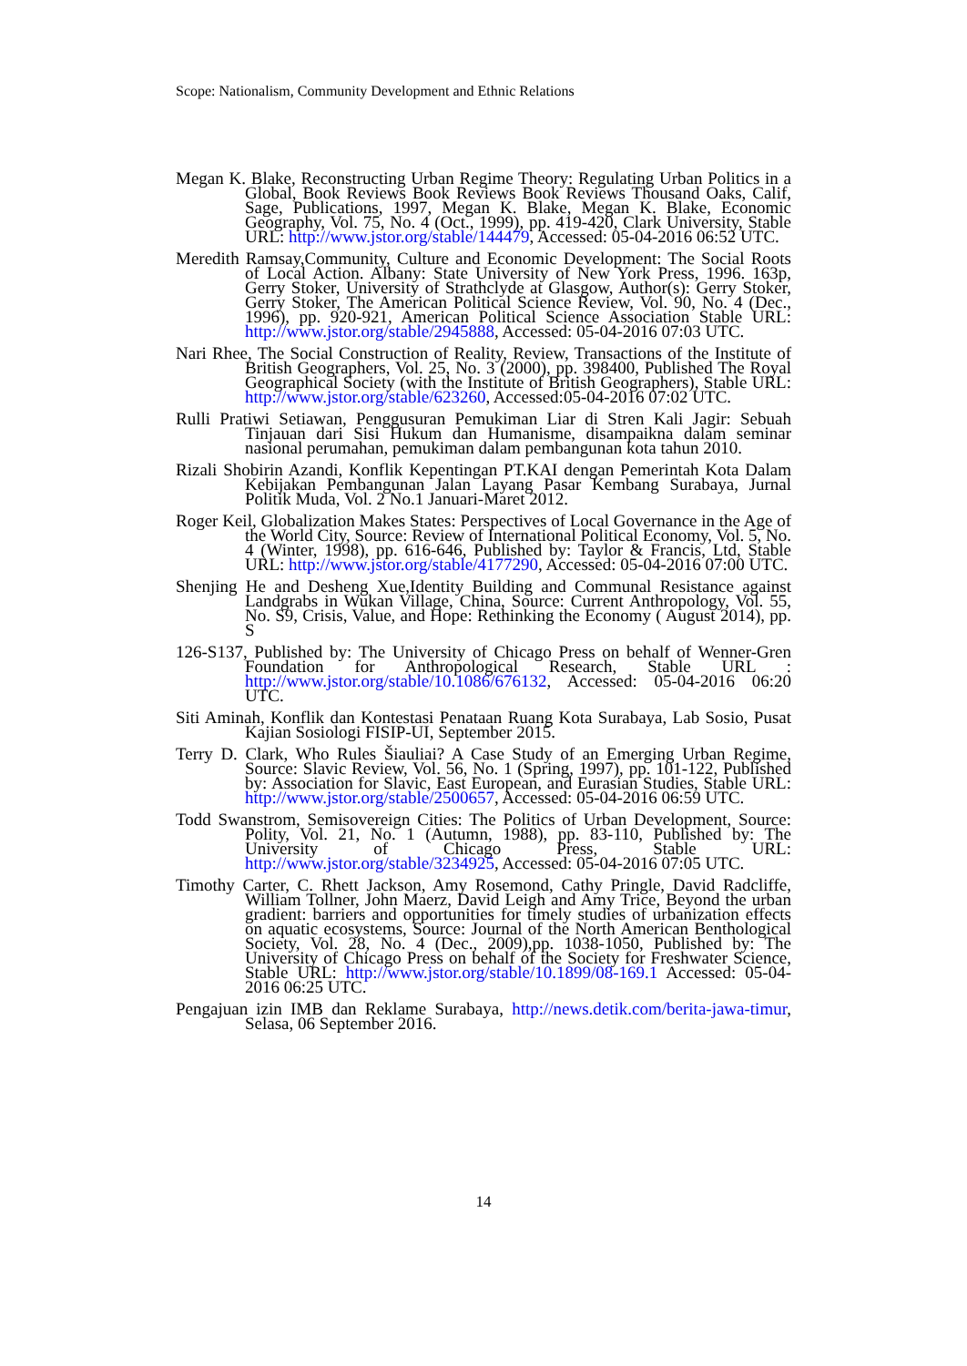Scope: Nationalism, Community Development and Ethnic Relations
Megan K. Blake, Reconstructing Urban Regime Theory: Regulating Urban Politics in a Global, Book Reviews Book Reviews Book Reviews Thousand Oaks, Calif, Sage, Publications, 1997, Megan K. Blake, Megan K. Blake, Economic Geography, Vol. 75, No. 4 (Oct., 1999), pp. 419-420, Clark University, Stable URL: http://www.jstor.org/stable/144479, Accessed: 05-04-2016 06:52 UTC.
Meredith Ramsay,Community, Culture and Economic Development: The Social Roots of Local Action. Albany: State University of New York Press, 1996. 163p, Gerry Stoker, University of Strathclyde at Glasgow, Author(s): Gerry Stoker, Gerry Stoker, The American Political Science Review, Vol. 90, No. 4 (Dec., 1996), pp. 920-921, American Political Science Association Stable URL: http://www.jstor.org/stable/2945888, Accessed: 05-04-2016 07:03 UTC.
Nari Rhee, The Social Construction of Reality, Review, Transactions of the Institute of British Geographers, Vol. 25, No. 3 (2000), pp. 398400, Published The Royal Geographical Society (with the Institute of British Geographers), Stable URL: http://www.jstor.org/stable/623260, Accessed:05-04-2016 07:02 UTC.
Rulli Pratiwi Setiawan, Penggusuran Pemukiman Liar di Stren Kali Jagir: Sebuah Tinjauan dari Sisi Hukum dan Humanisme, disampaikna dalam seminar nasional perumahan, pemukiman dalam pembangunan kota tahun 2010.
Rizali Shobirin Azandi, Konflik Kepentingan PT.KAI dengan Pemerintah Kota Dalam Kebijakan Pembangunan Jalan Layang Pasar Kembang Surabaya, Jurnal Politik Muda, Vol. 2 No.1 Januari-Maret 2012.
Roger Keil, Globalization Makes States: Perspectives of Local Governance in the Age of the World City, Source: Review of International Political Economy, Vol. 5, No. 4 (Winter, 1998), pp. 616-646, Published by: Taylor & Francis, Ltd, Stable URL: http://www.jstor.org/stable/4177290, Accessed: 05-04-2016 07:00 UTC.
Shenjing He and Desheng Xue,Identity Building and Communal Resistance against Landgrabs in Wukan Village, China, Source: Current Anthropology, Vol. 55, No. S9, Crisis, Value, and Hope: Rethinking the Economy ( August 2014), pp. S
126-S137, Published by: The University of Chicago Press on behalf of Wenner-Gren Foundation for Anthropological Research, Stable URL : http://www.jstor.org/stable/10.1086/676132, Accessed: 05-04-2016 06:20 UTC.
Siti Aminah, Konflik dan Kontestasi Penataan Ruang Kota Surabaya, Lab Sosio, Pusat Kajian Sosiologi FISIP-UI, September 2015.
Terry D. Clark, Who Rules Šiauliai? A Case Study of an Emerging Urban Regime, Source: Slavic Review, Vol. 56, No. 1 (Spring, 1997), pp. 101-122, Published by: Association for Slavic, East European, and Eurasian Studies, Stable URL: http://www.jstor.org/stable/2500657, Accessed: 05-04-2016 06:59 UTC.
Todd Swanstrom, Semisovereign Cities: The Politics of Urban Development, Source: Polity, Vol. 21, No. 1 (Autumn, 1988), pp. 83-110, Published by: The University of Chicago Press, Stable URL: http://www.jstor.org/stable/3234925, Accessed: 05-04-2016 07:05 UTC.
Timothy Carter, C. Rhett Jackson, Amy Rosemond, Cathy Pringle, David Radcliffe, William Tollner, John Maerz, David Leigh and Amy Trice, Beyond the urban gradient: barriers and opportunities for timely studies of urbanization effects on aquatic ecosystems, Source: Journal of the North American Benthological Society, Vol. 28, No. 4 (Dec., 2009),pp. 1038-1050, Published by: The University of Chicago Press on behalf of the Society for Freshwater Science, Stable URL: http://www.jstor.org/stable/10.1899/08-169.1 Accessed: 05-04-2016 06:25 UTC.
Pengajuan izin IMB dan Reklame Surabaya, http://news.detik.com/berita-jawa-timur, Selasa, 06 September 2016.
14